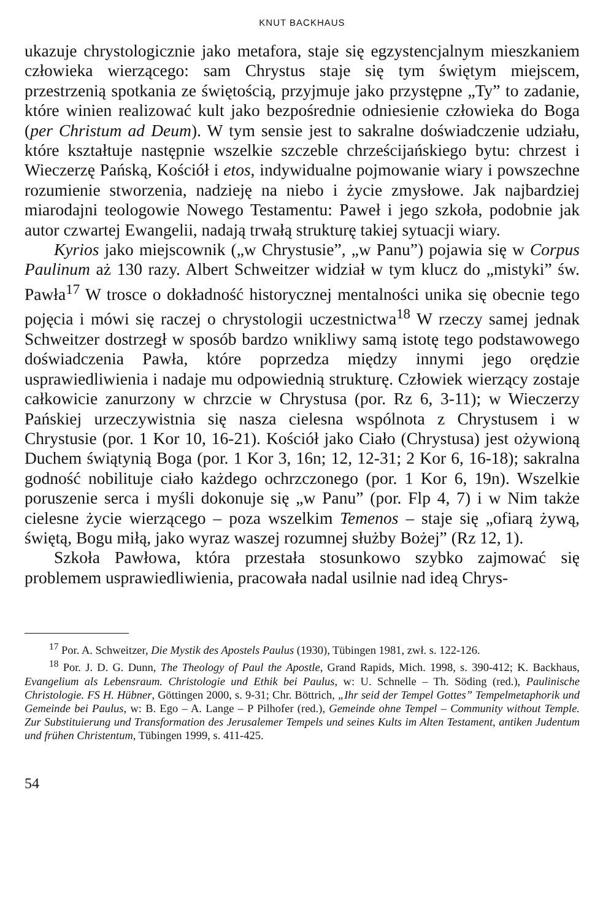KNUT BACKHAUS
ukazuje chrystologicznie jako metafora, staje się egzystencjalnym mieszkaniem człowieka wierzącego: sam Chrystus staje się tym świętym miejscem, przestrzenią spotkania ze świętością, przyjmuje jako przystępne „Ty” to zadanie, które winien realizować kult jako bezpośrednie odniesienie człowieka do Boga (per Christum ad Deum). W tym sensie jest to sakralne doświadczenie udziału, które kształtuje następnie wszelkie szczeble chrześcijańskiego bytu: chrzest i Wieczerzę Pańską, Kościół i etos, indywidualne pojmowanie wiary i powszechne rozumienie stworzenia, nadzieję na niebo i życie zmysłowe. Jak najbardziej miarodajni teologowie Nowego Testamentu: Paweł i jego szkoła, podobnie jak autor czwartej Ewangelii, nadają trwałą strukturę takiej sytuacji wiary.
Kyrios jako miejscownik („w Chrystusie”, „w Panu”) pojawia się w Corpus Paulinum aż 130 razy. Albert Schweitzer widział w tym klucz do „mistyki” św. Pawła<sup>17</sup> W trosce o dokładność historycznej mentalności unika się obecnie tego pojęcia i mówi się raczej o chrystologii uczestnictwa<sup>18</sup> W rzeczy samej jednak Schweitzer dostrzegł w sposób bardzo wnikliwy samą istotę tego podstawowego doświadczenia Pawła, które poprzedza między innymi jego orędzie usprawiedliwienia i nadaje mu odpowiednią strukturę. Człowiek wierzący zostaje całkowicie zanurzony w chrzcie w Chrystusa (por. Rz 6, 3-11); w Wieczerzy Pańskiej urzeczywistnia się nasza cielesna wspólnota z Chrystusem i w Chrystusie (por. 1 Kor 10, 16-21). Kościół jako Ciało (Chrystusa) jest ożywioną Duchem świątynią Boga (por. 1 Kor 3, 16n; 12, 12-31; 2 Kor 6, 16-18); sakralna godność nobilituje ciało każdego ochrzczonego (por. 1 Kor 6, 19n). Wszelkie poruszenie serca i myśli dokonuje się „w Panu” (por. Flp 4, 7) i w Nim także cielesne życie wierzącego – poza wszelkim Temenos – staje się „ofiarą żywą, świętą, Bogu miłą, jako wyraz waszej rozumnej służby Bożej” (Rz 12, 1).
Szkoła Pawłowa, która przestała stosunkowo szybko zajmować się problemem usprawiedliwienia, pracowała nadal usilnie nad ideą Chrys-
<sup>17</sup> Por. A. Schweitzer, Die Mystik des Apostels Paulus (1930), Tübingen 1981, zwł. s. 122-126.
<sup>18</sup> Por. J. D. G. Dunn, The Theology of Paul the Apostle, Grand Rapids, Mich. 1998, s. 390-412; K. Backhaus, Evangelium als Lebensraum. Christologie und Ethik bei Paulus, w: U. Schnelle – Th. Söding (red.), Paulinische Christologie. FS H. Hübner, Göttingen 2000, s. 9-31; Chr. Böttrich, „Ihr seid der Tempel Gottes” Tempelmetaphorik und Gemeinde bei Paulus, w: B. Ego – A. Lange – P Pilhofer (red.), Gemeinde ohne Tempel – Community without Temple. Zur Substituierung und Transformation des Jerusalemer Tempels und seines Kults im Alten Testament, antiken Judentum und frühen Christentum, Tübingen 1999, s. 411-425.
54